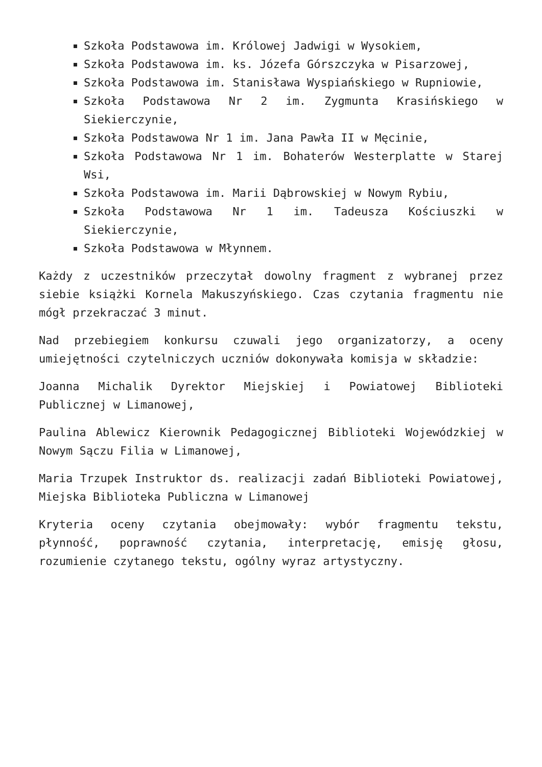Szkoła Podstawowa im. Królowej Jadwigi w Wysokiem,
Szkoła Podstawowa im. ks. Józefa Górszczyka w Pisarzowej,
Szkoła Podstawowa im. Stanisława Wyspiańskiego w Rupniowie,
Szkoła Podstawowa Nr 2 im. Zygmunta Krasińskiego w Siekierczynie,
Szkoła Podstawowa Nr 1 im. Jana Pawła II w Męcinie,
Szkoła Podstawowa Nr 1 im. Bohaterów Westerplatte w Starej Wsi,
Szkoła Podstawowa im. Marii Dąbrowskiej w Nowym Rybiu,
Szkoła Podstawowa Nr 1 im. Tadeusza Kościuszki w Siekierczynie,
Szkoła Podstawowa w Młynnem.
Każdy z uczestników przeczytał dowolny fragment z wybranej przez siebie książki Kornela Makuszyńskiego. Czas czytania fragmentu nie mógł przekraczać 3 minut.
Nad przebiegiem konkursu czuwali jego organizatorzy, a oceny umiejętności czytelniczych uczniów dokonywała komisja w składzie:
Joanna Michalik Dyrektor Miejskiej i Powiatowej Biblioteki Publicznej w Limanowej,
Paulina Ablewicz Kierownik Pedagogicznej Biblioteki Wojewódzkiej w Nowym Sączu Filia w Limanowej,
Maria Trzupek Instruktor ds. realizacji zadań Biblioteki Powiatowej, Miejska Biblioteka Publiczna w Limanowej
Kryteria oceny czytania obejmowały: wybór fragmentu tekstu, płynność, poprawność czytania, interpretację, emisję głosu, rozumienie czytanego tekstu, ogólny wyraz artystyczny.